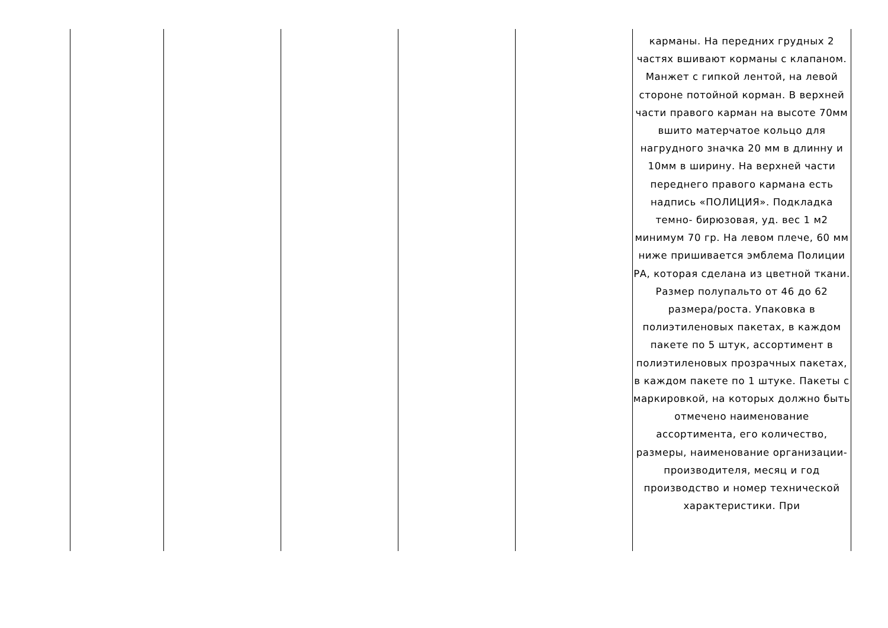| | | | | | карманы. На передних грудных 2 частях вшивают корманы с клапаном. Манжет с гипкой лентой, на левой стороне потойной корман. В верхней части правого карман на высоте 70мм вшито матерчатое кольцо для нагрудного значка 20 мм в длинну и 10мм в ширину. На верхней части переднего правого кармана есть надпись «ПОЛИЦИЯ». Подкладка темно- бирюзовая, уд. вес 1 м2 минимум 70 гр. На левом плече, 60 мм ниже пришивается эмблема Полиции РА, которая сделана из цветной ткани. Размер полупальто от 46 до 62 размера/роста. Упаковка в полиэтиленовых пакетах, в каждом пакете по 5 штук, ассортимент в полиэтиленовых прозрачных пакетах, в каждом пакете по 1 штуке. Пакеты с маркировкой, на которых должно быть отмечено наименование ассортимента, его количество, размеры, наименование организации-производителя, месяц и год производство и номер технической характеристики. При |